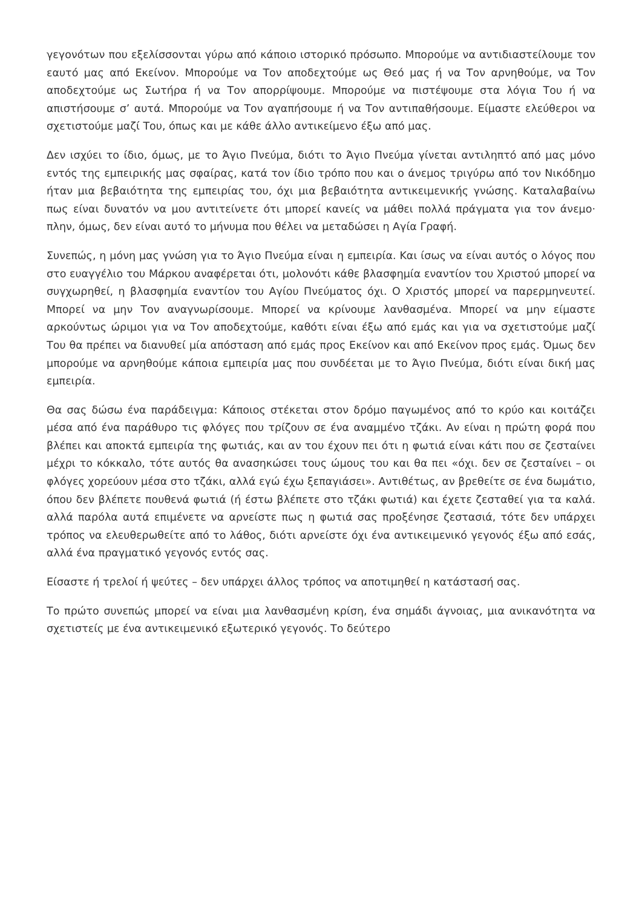γεγονότων που εξελίσσονται γύρω από κάποιο ιστορικό πρόσωπο. Μπορούμε να αντιδιαστείλουμε τον εαυτό μας από Εκείνον. Μπορούμε να Τον αποδεχτούμε ως Θεό μας ή να Τον αρνηθούμε, να Τον αποδεχτούμε ως Σωτήρα ή να Τον απορρίψουμε. Μπορούμε να πιστέψουμε στα λόγια Του ή να απιστήσουμε σ’ αυτά. Μπορούμε να Τον αγαπήσουμε ή να Τον αντιπαθήσουμε. Είμαστε ελεύθεροι να σχετιστούμε μαζί Του, όπως και με κάθε άλλο αντικείμενο έξω από μας.
Δεν ισχύει το ίδιο, όμως, με το Άγιο Πνεύμα, διότι το Άγιο Πνεύμα γίνεται αντιληπτό από μας μόνο εντός της εμπειρικής μας σφαίρας, κατά τον ίδιο τρόπο που και ο άνεμος τριγύρω από τον Νικόδημο ήταν μια βεβαιότητα της εμπειρίας του, όχι μια βεβαιότητα αντικειμενικής γνώσης. Καταλαβαίνω πως είναι δυνατόν να μου αντιτείνετε ότι μπορεί κανείς να μάθει πολλά πράγματα για τον άνεμο· πλην, όμως, δεν είναι αυτό το μήνυμα που θέλει να μεταδώσει η Αγία Γραφή.
Συνεπώς, η μόνη μας γνώση για το Άγιο Πνεύμα είναι η εμπειρία. Και ίσως να είναι αυτός ο λόγος που στο ευαγγέλιο του Μάρκου αναφέρεται ότι, μολονότι κάθε βλασφημία εναντίον του Χριστού μπορεί να συγχωρηθεί, η βλασφημία εναντίον του Αγίου Πνεύματος όχι. Ο Χριστός μπορεί να παρερμηνευτεί. Μπορεί να μην Τον αναγνωρίσουμε. Μπορεί να κρίνουμε λανθασμένα. Μπορεί να μην είμαστε αρκούντως ώριμοι για να Τον αποδεχτούμε, καθότι είναι έξω από εμάς και για να σχετιστούμε μαζί Του θα πρέπει να διανυθεί μία απόσταση από εμάς προς Εκείνον και από Εκείνον προς εμάς. Όμως δεν μπορούμε να αρνηθούμε κάποια εμπειρία μας που συνδέεται με το Άγιο Πνεύμα, διότι είναι δική μας εμπειρία.
Θα σας δώσω ένα παράδειγμα: Κάποιος στέκεται στον δρόμο παγωμένος από το κρύο και κοιτάζει μέσα από ένα παράθυρο τις φλόγες που τρίζουν σε ένα αναμμένο τζάκι. Αν είναι η πρώτη φορά που βλέπει και αποκτά εμπειρία της φωτιάς, και αν του έχουν πει ότι η φωτιά είναι κάτι που σε ζεσταίνει μέχρι το κόκκαλο, τότε αυτός θα ανασηκώσει τους ώμους του και θα πει «όχι. δεν σε ζεσταίνει – οι φλόγες χορεύουν μέσα στο τζάκι, αλλά εγώ έχω ξεπαγιάσει». Αντιθέτως, αν βρεθείτε σε ένα δωμάτιο, όπου δεν βλέπετε πουθενά φωτιά (ή έστω βλέπετε στο τζάκι φωτιά) και έχετε ζεσταθεί για τα καλά. αλλά παρόλα αυτά επιμένετε να αρνείστε πως η φωτιά σας προξένησε ζεστασιά, τότε δεν υπάρχει τρόπος να ελευθερωθείτε από το λάθος, διότι αρνείστε όχι ένα αντικειμενικό γεγονός έξω από εσάς, αλλά ένα πραγματικό γεγονός εντός σας.
Είσαστε ή τρελοί ή ψεύτες – δεν υπάρχει άλλος τρόπος να αποτιμηθεί η κατάστασή σας.
Το πρώτο συνεπώς μπορεί να είναι μια λανθασμένη κρίση, ένα σημάδι άγνοιας, μια ανικανότητα να σχετιστείς με ένα αντικειμενικό εξωτερικό γεγονός. Το δεύτερο